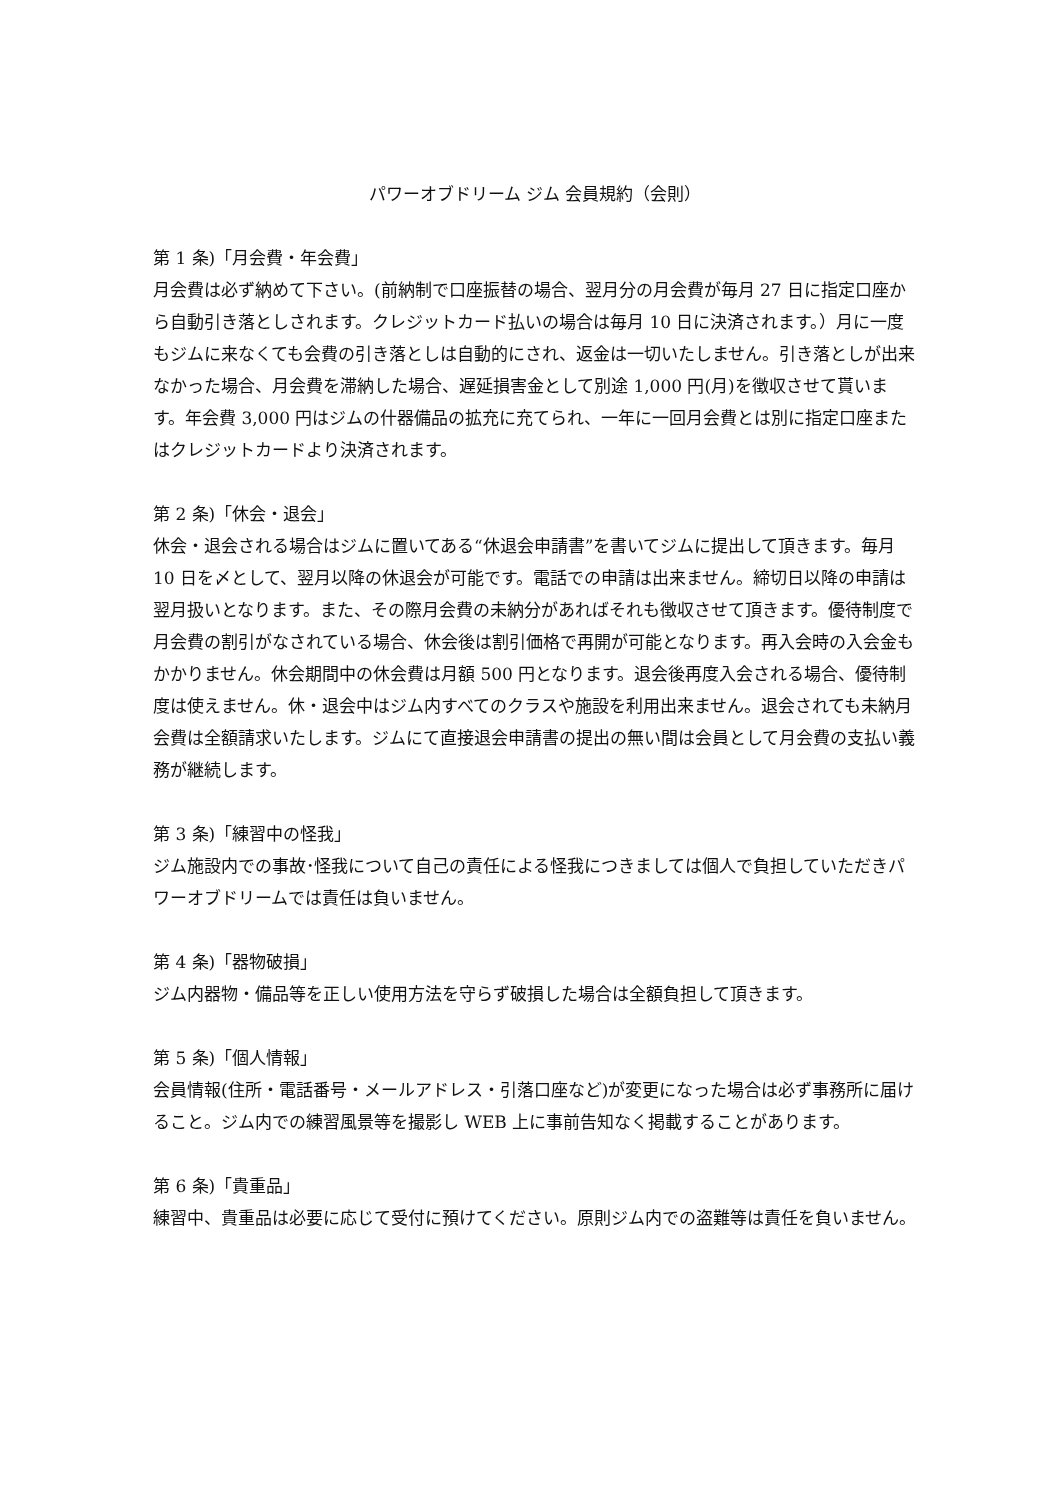パワーオブドリーム ジム 会員規約（会則）
第 1 条)「月会費・年会費」
月会費は必ず納めて下さい。(前納制で口座振替の場合、翌月分の月会費が毎月 27 日に指定口座から自動引き落としされます。クレジットカード払いの場合は毎月 10 日に決済されます。）月に一度もジムに来なくても会費の引き落としは自動的にされ、返金は一切いたしません。引き落としが出来なかった場合、月会費を滞納した場合、遅延損害金として別途 1,000 円(月)を徴収させて貰います。年会費 3,000 円はジムの什器備品の拡充に充てられ、一年に一回月会費とは別に指定口座またはクレジットカードより決済されます。
第 2 条)「休会・退会」
休会・退会される場合はジムに置いてある“休退会申請書”を書いてジムに提出して頂きます。毎月 10 日を〆として、翌月以降の休退会が可能です。電話での申請は出来ません。締切日以降の申請は翌月扱いとなります。また、その際月会費の未納分があればそれも徴収させて頂きます。優待制度で月会費の割引がなされている場合、休会後は割引価格で再開が可能となります。再入会時の入会金もかかりません。休会期間中の休会費は月額 500 円となります。退会後再度入会される場合、優待制度は使えません。休・退会中はジム内すべてのクラスや施設を利用出来ません。退会されても未納月会費は全額請求いたします。ジムにて直接退会申請書の提出の無い間は会員として月会費の支払い義務が継続します。
第 3 条)「練習中の怪我」
ジム施設内での事故･怪我について自己の責任による怪我につきましては個人で負担していただきパワーオブドリームでは責任は負いません。
第 4 条)「器物破損」
ジム内器物・備品等を正しい使用方法を守らず破損した場合は全額負担して頂きます。
第 5 条)「個人情報」
会員情報(住所・電話番号・メールアドレス・引落口座など)が変更になった場合は必ず事務所に届けること。ジム内での練習風景等を撮影し WEB 上に事前告知なく掲載することがあります。
第 6 条)「貴重品」
練習中、貴重品は必要に応じて受付に預けてください。原則ジム内での盗難等は責任を負いません。